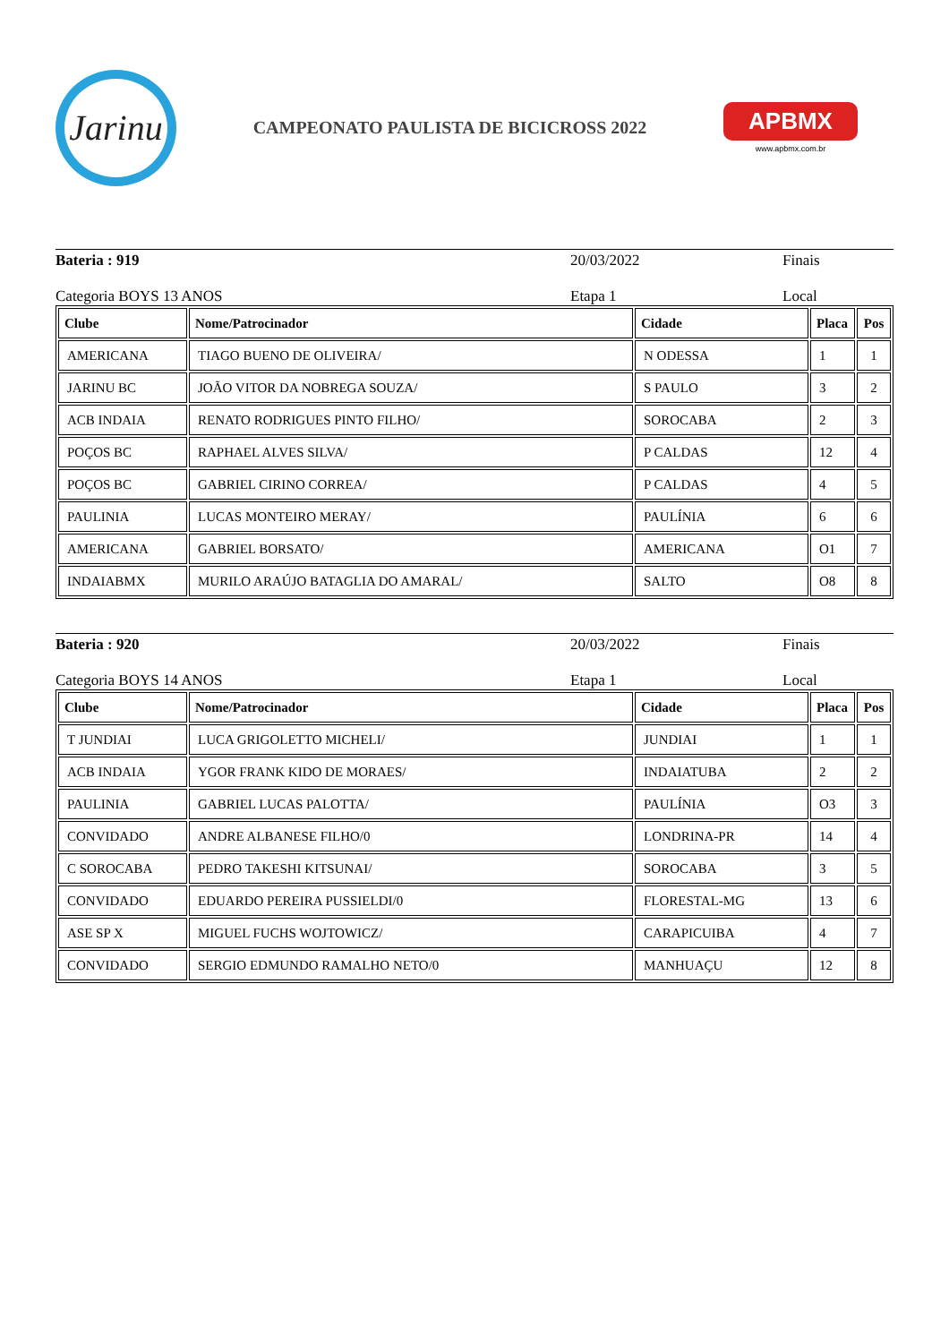Jarinu
CAMPEONATO PAULISTA DE BICICROSS 2022
APBMX
www.apbmx.com.br
Bateria : 919 20/03/2022 Finais
Categoria BOYS 13 ANOS Etapa 1 Local
| Clube | Nome/Patrocinador | Cidade | Placa | Pos |
| --- | --- | --- | --- | --- |
| AMERICANA | TIAGO BUENO DE OLIVEIRA/ | N ODESSA | 1 | 1 |
| JARINU BC | JOÃO VITOR DA NOBREGA SOUZA/ | S PAULO | 3 | 2 |
| ACB INDAIA | RENATO RODRIGUES PINTO FILHO/ | SOROCABA | 2 | 3 |
| POÇOS BC | RAPHAEL ALVES SILVA/ | P CALDAS | 12 | 4 |
| POÇOS BC | GABRIEL CIRINO CORREA/ | P CALDAS | 4 | 5 |
| PAULINIA | LUCAS MONTEIRO MERAY/ | PAULÍNIA | 6 | 6 |
| AMERICANA | GABRIEL BORSATO/ | AMERICANA | O1 | 7 |
| INDAIABMX | MURILO ARAÚJO BATAGLIA DO AMARAL/ | SALTO | O8 | 8 |
Bateria : 920 20/03/2022 Finais
Categoria BOYS 14 ANOS Etapa 1 Local
| Clube | Nome/Patrocinador | Cidade | Placa | Pos |
| --- | --- | --- | --- | --- |
| T JUNDIAI | LUCA GRIGOLETTO MICHELI/ | JUNDIAI | 1 | 1 |
| ACB INDAIA | YGOR FRANK KIDO DE MORAES/ | INDAIATUBA | 2 | 2 |
| PAULINIA | GABRIEL LUCAS PALOTTA/ | PAULÍNIA | O3 | 3 |
| CONVIDADO | ANDRE ALBANESE FILHO/0 | LONDRINA-PR | 14 | 4 |
| C SOROCABA | PEDRO TAKESHI KITSUNAI/ | SOROCABA | 3 | 5 |
| CONVIDADO | EDUARDO PEREIRA PUSSIELDI/0 | FLORESTAL-MG | 13 | 6 |
| ASE SP X | MIGUEL FUCHS WOJTOWICZ/ | CARAPICUIBA | 4 | 7 |
| CONVIDADO | SERGIO EDMUNDO RAMALHO NETO/0 | MANHUAÇU | 12 | 8 |